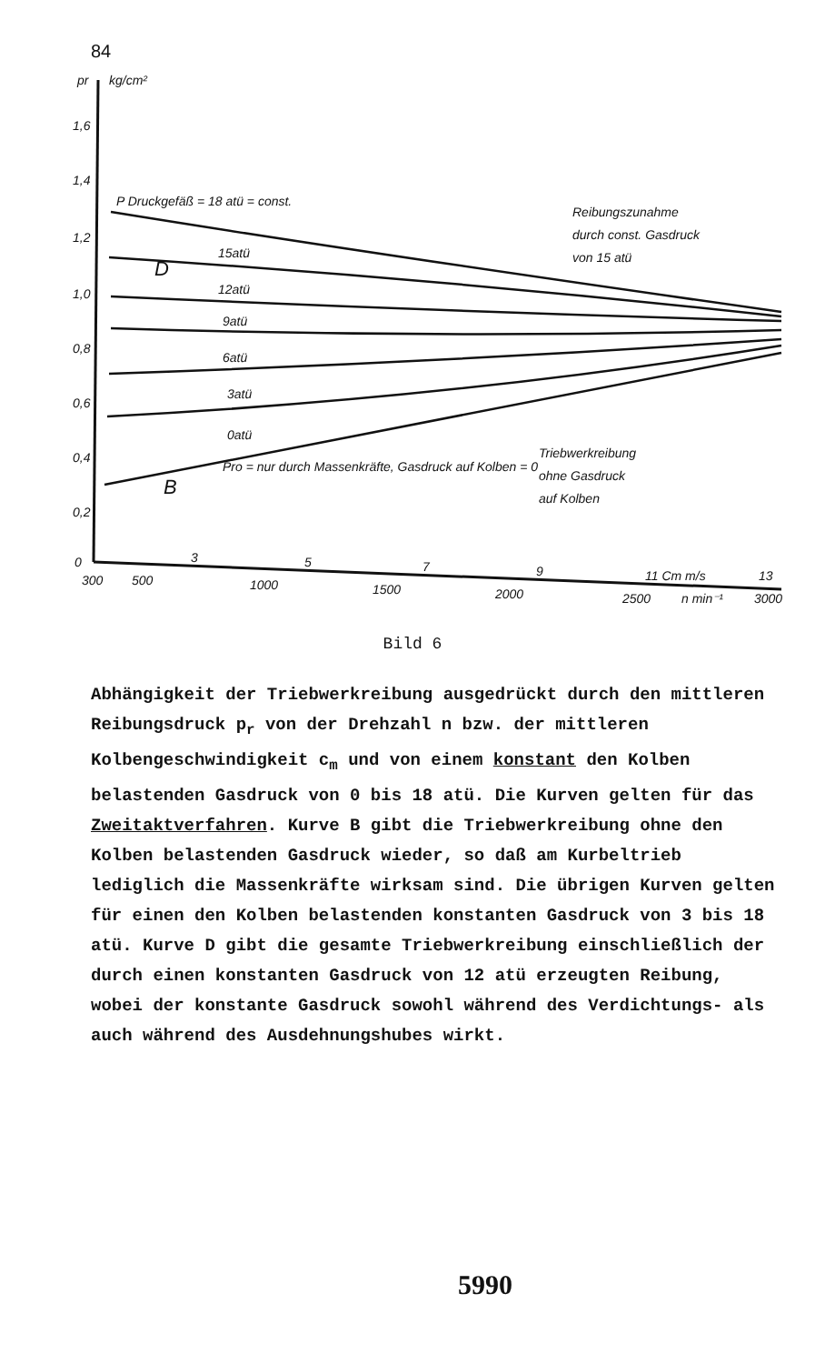84
pr
kg/cm²
1,6
1,4
1,2
1,0
0,8
0,6
0,4
0,2
0
300
500
1000
1500
2000
2500
n min⁻¹
3000
3
5
7
9
11 Cm m/s
13
P Druckgefäß = 18 atü = const.
15atü
12atü
9atü
6atü
3atü
0atü
D
B
Pro = nur durch Massenkräfte, Gasdruck auf Kolben = 0
Reibungszunahme
durch const. Gasdruck
von 15 atü
Triebwerkreibung
ohne Gasdruck
auf Kolben
Bild 6
Abhängigkeit der Triebwerkreibung ausgedrückt durch den mittleren Reibungsdruck p<sub>r</sub> von der Drehzahl n bzw. der mittleren Kolbengeschwindigkeit c<sub>m</sub> und von einem konstant den Kolben belastenden Gasdruck von 0 bis 18 atü. Die Kurven gelten für das Zweitaktverfahren. Kurve B gibt die Triebwerkreibung ohne den Kolben belastenden Gasdruck wieder, so daß am Kurbeltrieb lediglich die Massenkräfte wirksam sind. Die übrigen Kurven gelten für einen den Kolben belastenden konstanten Gasdruck von 3 bis 18 atü. Kurve D gibt die gesamte Triebwerkreibung einschließlich der durch einen konstanten Gasdruck von 12 atü erzeugten Reibung, wobei der konstante Gasdruck sowohl während des Verdichtungs- als auch während des Ausdehnungshubes wirkt.
5990